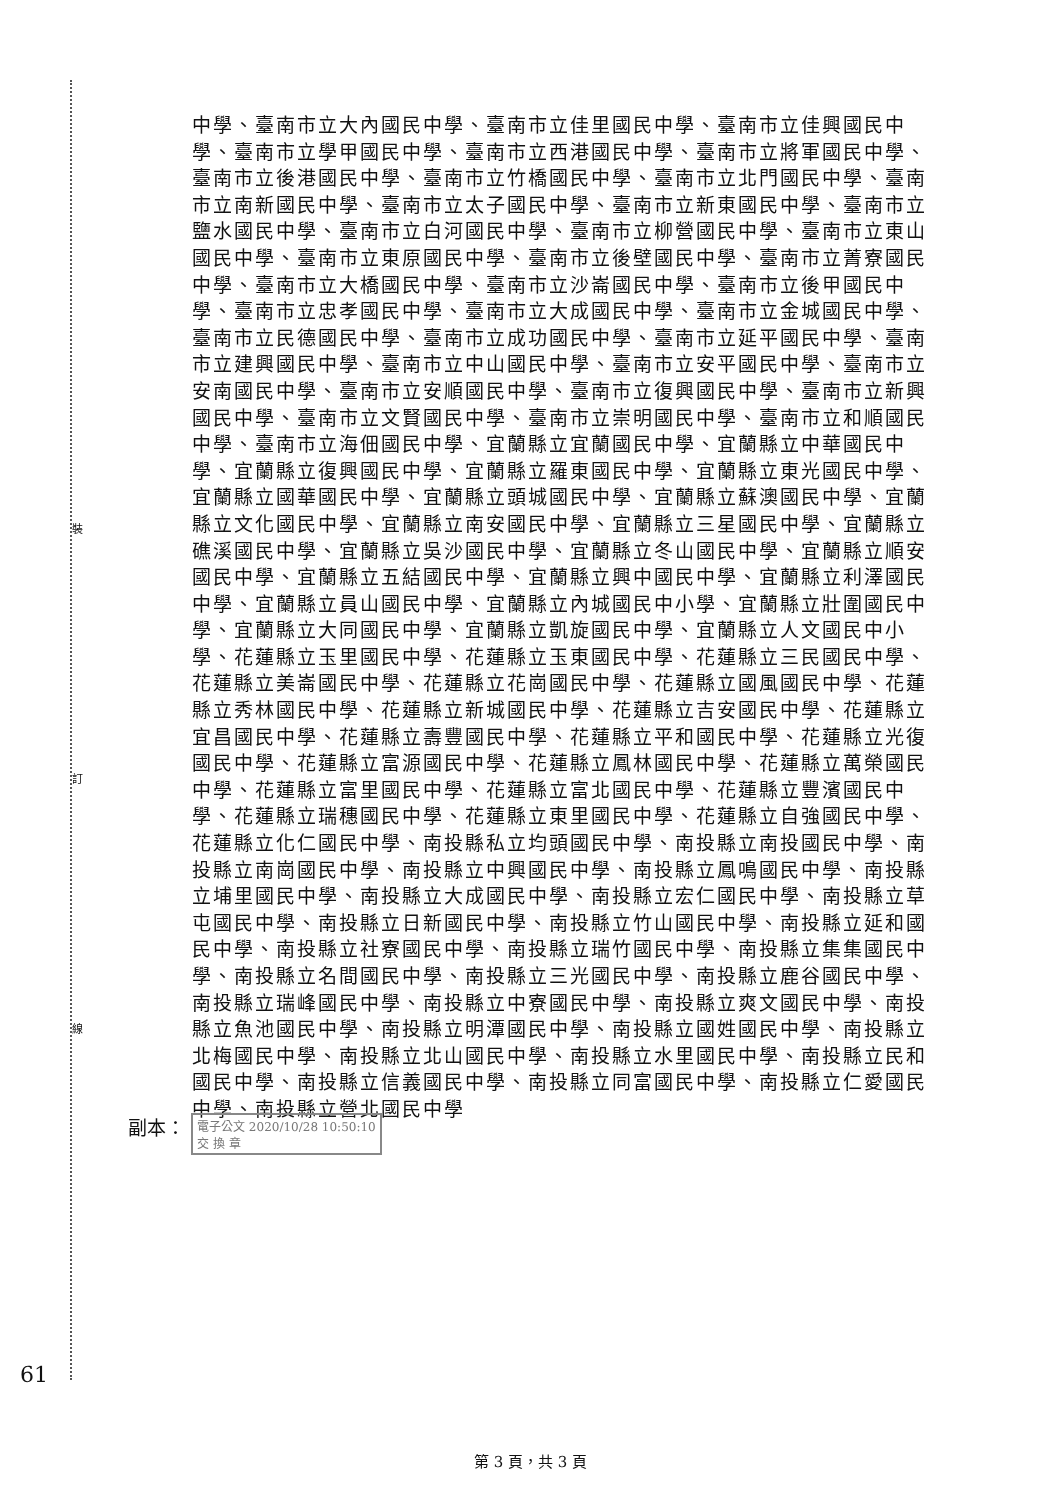裝
訂
線
中學、臺南市立大內國民中學、臺南市立佳里國民中學、臺南市立佳興國民中學、臺南市立學甲國民中學、臺南市立西港國民中學、臺南市立將軍國民中學、臺南市立後港國民中學、臺南市立竹橋國民中學、臺南市立北門國民中學、臺南市立南新國民中學、臺南市立太子國民中學、臺南市立新東國民中學、臺南市立鹽水國民中學、臺南市立白河國民中學、臺南市立柳營國民中學、臺南市立東山國民中學、臺南市立東原國民中學、臺南市立後壁國民中學、臺南市立菁寮國民中學、臺南市立大橋國民中學、臺南市立沙崙國民中學、臺南市立後甲國民中學、臺南市立忠孝國民中學、臺南市立大成國民中學、臺南市立金城國民中學、臺南市立民德國民中學、臺南市立成功國民中學、臺南市立延平國民中學、臺南市立建興國民中學、臺南市立中山國民中學、臺南市立安平國民中學、臺南市立安南國民中學、臺南市立安順國民中學、臺南市立復興國民中學、臺南市立新興國民中學、臺南市立文賢國民中學、臺南市立崇明國民中學、臺南市立和順國民中學、臺南市立海佃國民中學、宜蘭縣立宜蘭國民中學、宜蘭縣立中華國民中學、宜蘭縣立復興國民中學、宜蘭縣立羅東國民中學、宜蘭縣立東光國民中學、宜蘭縣立國華國民中學、宜蘭縣立頭城國民中學、宜蘭縣立蘇澳國民中學、宜蘭縣立文化國民中學、宜蘭縣立南安國民中學、宜蘭縣立三星國民中學、宜蘭縣立礁溪國民中學、宜蘭縣立吳沙國民中學、宜蘭縣立冬山國民中學、宜蘭縣立順安國民中學、宜蘭縣立五結國民中學、宜蘭縣立興中國民中學、宜蘭縣立利澤國民中學、宜蘭縣立員山國民中學、宜蘭縣立內城國民中小學、宜蘭縣立壯圍國民中學、宜蘭縣立大同國民中學、宜蘭縣立凱旋國民中學、宜蘭縣立人文國民中小學、花蓮縣立玉里國民中學、花蓮縣立玉東國民中學、花蓮縣立三民國民中學、花蓮縣立美崙國民中學、花蓮縣立花崗國民中學、花蓮縣立國風國民中學、花蓮縣立秀林國民中學、花蓮縣立新城國民中學、花蓮縣立吉安國民中學、花蓮縣立宜昌國民中學、花蓮縣立壽豐國民中學、花蓮縣立平和國民中學、花蓮縣立光復國民中學、花蓮縣立富源國民中學、花蓮縣立鳳林國民中學、花蓮縣立萬榮國民中學、花蓮縣立富里國民中學、花蓮縣立富北國民中學、花蓮縣立豐濱國民中學、花蓮縣立瑞穗國民中學、花蓮縣立東里國民中學、花蓮縣立自強國民中學、花蓮縣立化仁國民中學、南投縣私立均頭國民中學、南投縣立南投國民中學、南投縣立南崗國民中學、南投縣立中興國民中學、南投縣立鳳鳴國民中學、南投縣立埔里國民中學、南投縣立大成國民中學、南投縣立宏仁國民中學、南投縣立草屯國民中學、南投縣立日新國民中學、南投縣立竹山國民中學、南投縣立延和國民中學、南投縣立社寮國民中學、南投縣立瑞竹國民中學、南投縣立集集國民中學、南投縣立名間國民中學、南投縣立三光國民中學、南投縣立鹿谷國民中學、南投縣立瑞峰國民中學、南投縣立中寮國民中學、南投縣立爽文國民中學、南投縣立魚池國民中學、南投縣立明潭國民中學、南投縣立國姓國民中學、南投縣立北梅國民中學、南投縣立北山國民中學、南投縣立水里國民中學、南投縣立民和國民中學、南投縣立信義國民中學、南投縣立同富國民中學、南投縣立仁愛國民中學、南投縣立營北國民中學
副本： 電子公文 2020/10/28 10:50:10
交 換 章
61
第 3 頁，共 3 頁